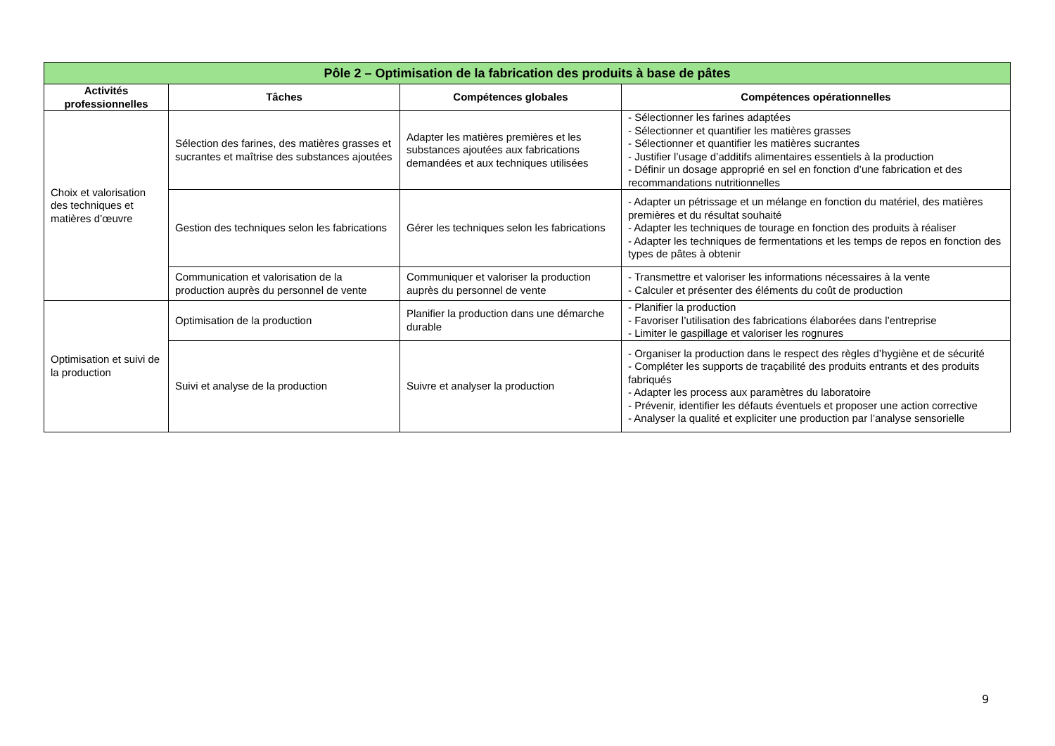| Pôle 2 – Optimisation de la fabrication des produits à base de pâtes | | | |
| --- | --- | --- | --- |
| Activités professionnelles | Tâches | Compétences globales | Compétences opérationnelles |
| Choix et valorisation des techniques et matières d’œuvre | Sélection des farines, des matières grasses et sucrantes et maîtrise des substances ajoutées | Adapter les matières premières et les substances ajoutées aux fabrications demandées et aux techniques utilisées | - Sélectionner les farines adaptées - Sélectionner et quantifier les matières grasses - Sélectionner et quantifier les matières sucrantes - Justifier l’usage d’additifs alimentaires essentiels à la production - Définir un dosage approprié en sel en fonction d’une fabrication et des recommandations nutritionnelles |
| | Gestion des techniques selon les fabrications | Gérer les techniques selon les fabrications | - Adapter un pétrissage et un mélange en fonction du matériel, des matières premières et du résultat souhaité - Adapter les techniques de tourage en fonction des produits à réaliser - Adapter les techniques de fermentations et les temps de repos en fonction des types de pâtes à obtenir |
| | Communication et valorisation de la production auprès du personnel de vente | Communiquer et valoriser la production auprès du personnel de vente | - Transmettre et valoriser les informations nécessaires à la vente - Calculer et présenter des éléments du coût de production |
| Optimisation et suivi de la production | Optimisation de la production | Planifier la production dans une démarche durable | - Planifier la production - Favoriser l’utilisation des fabrications élaborées dans l’entreprise - Limiter le gaspillage et valoriser les rognures |
| | Suivi et analyse de la production | Suivre et analyser la production | - Organiser la production dans le respect des règles d’hygiène et de sécurité - Compléter les supports de traçabilité des produits entrants et des produits fabriqués - Adapter les process aux paramètres du laboratoire - Prévenir, identifier les défauts éventuels et proposer une action corrective - Analyser la qualité et expliciter une production par l’analyse sensorielle |
9